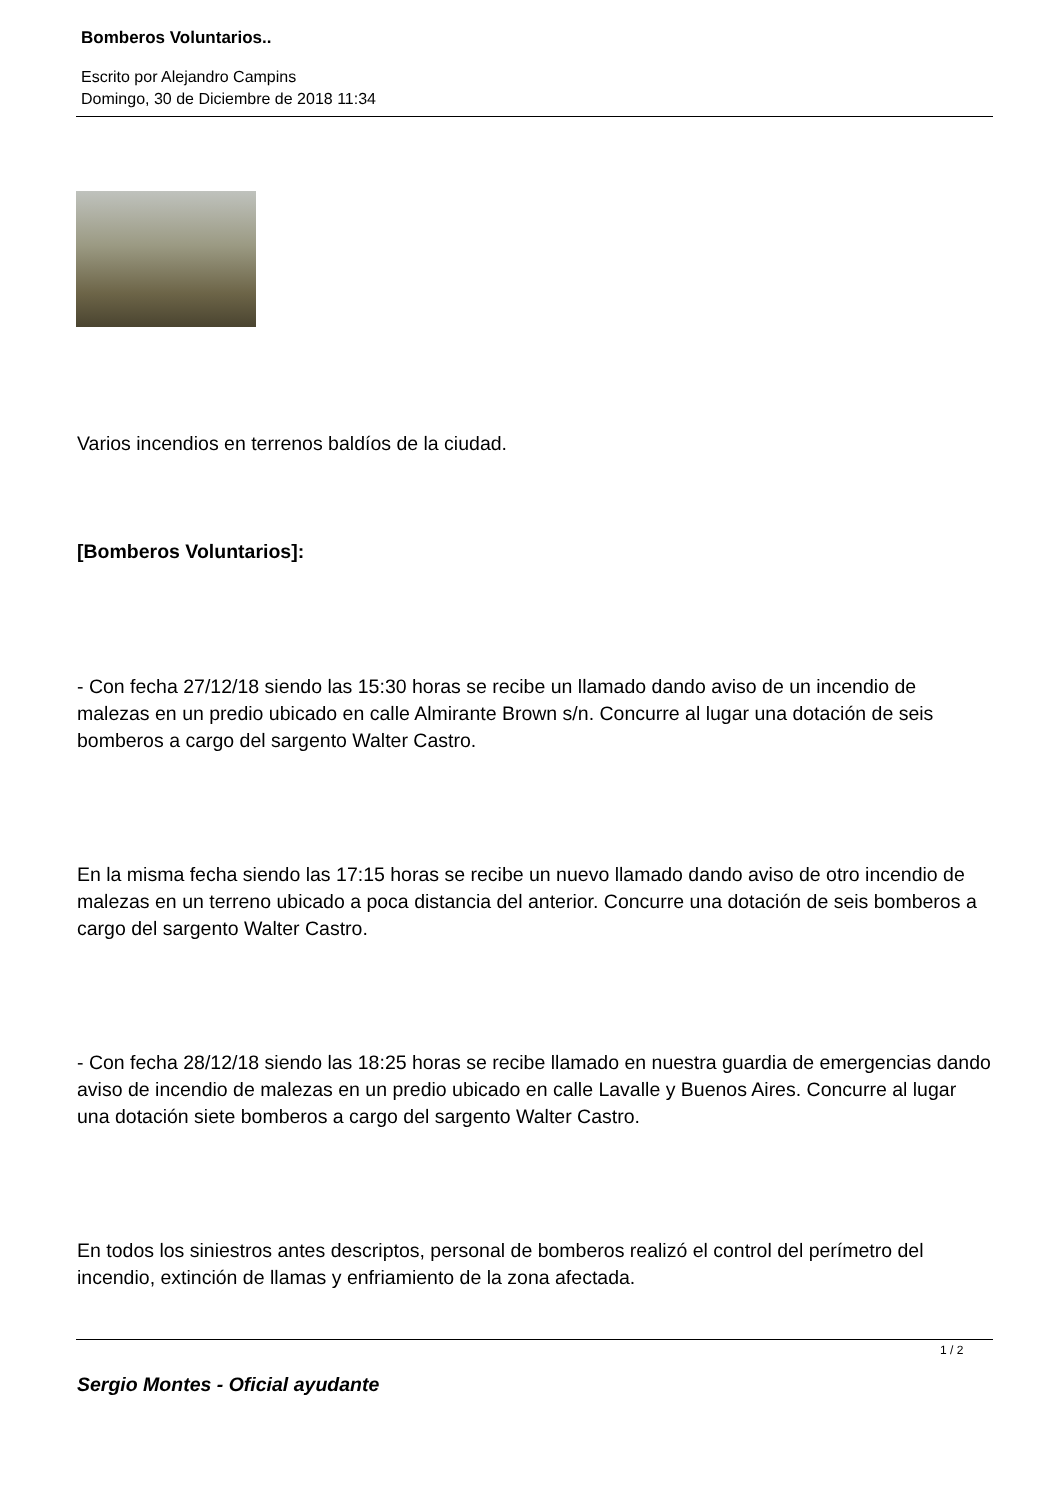Bomberos Voluntarios..
Escrito por Alejandro Campins
Domingo, 30 de Diciembre de 2018 11:34
Varios incendios en terrenos baldíos de la ciudad.
[Bomberos Voluntarios]:
- Con fecha 27/12/18 siendo las 15:30 horas se recibe un llamado dando aviso de un incendio de malezas en un predio ubicado en calle Almirante Brown s/n. Concurre al lugar una dotación de seis bomberos a cargo del sargento Walter Castro.
En la misma fecha siendo las 17:15 horas se recibe un nuevo llamado dando aviso de otro incendio de malezas en un terreno ubicado a poca distancia del anterior. Concurre una dotación de seis bomberos a cargo del sargento Walter Castro.
- Con fecha 28/12/18 siendo las 18:25 horas se recibe llamado en nuestra guardia de emergencias dando aviso de incendio de malezas en un predio ubicado en calle Lavalle y Buenos Aires. Concurre al lugar una dotación siete bomberos a cargo del sargento Walter Castro.
En todos los siniestros antes descriptos, personal de bomberos realizó el control del perímetro del incendio, extinción de llamas y enfriamiento de la zona afectada.
Sergio Montes - Oficial ayudante
1 / 2